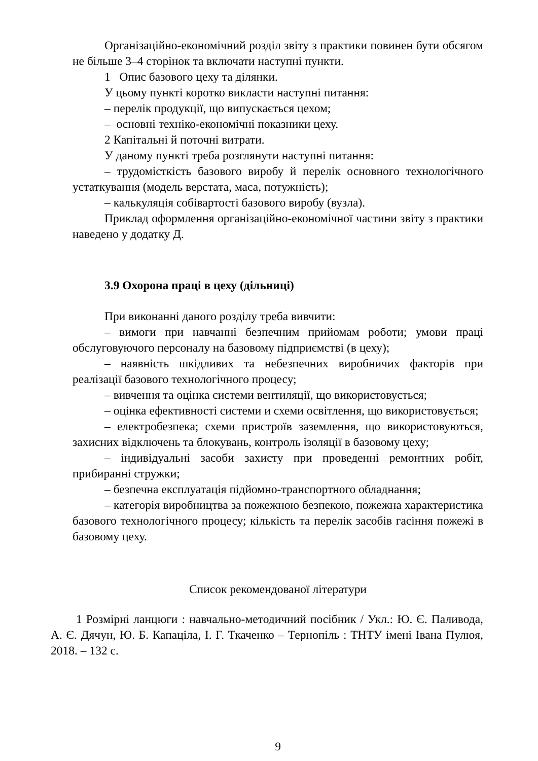Організаційно-економічний розділ звіту з практики повинен бути обсягом не більше 3–4 сторінок та включати наступні пункти.
1 Опис базового цеху та ділянки.
У цьому пункті коротко викласти наступні питання:
– перелік продукції, що випускається цехом;
– основні техніко-економічні показники цеху.
2 Капітальні й поточні витрати.
У даному пункті треба розглянути наступні питання:
– трудомісткість базового виробу й перелік основного технологічного устаткування (модель верстата, маса, потужність);
– калькуляція собівартості базового виробу (вузла).
Приклад оформлення організаційно-економічної частини звіту з практики наведено у додатку Д.
3.9 Охорона праці в цеху (дільниці)
При виконанні даного розділу треба вивчити:
– вимоги при навчанні безпечним прийомам роботи; умови праці обслуговуючого персоналу на базовому підприємстві (в цеху);
– наявність шкідливих та небезпечних виробничих факторів при реалізації базового технологічного процесу;
– вивчення та оцінка системи вентиляції, що використовується;
– оцінка ефективності системи и схеми освітлення, що використовується;
– електробезпека; схеми пристроїв заземлення, що використовуються, захисних відключень та блокувань, контроль ізоляції в базовому цеху;
– індивідуальні засоби захисту при проведенні ремонтних робіт, прибиранні стружки;
– безпечна експлуатація підйомно-транспортного обладнання;
– категорія виробництва за пожежною безпекою, пожежна характеристика базового технологічного процесу; кількість та перелік засобів гасіння пожежі в базовому цеху.
Список рекомендованої літератури
1 Розмірні ланцюги : навчально-методичний посібник / Укл.: Ю. Є. Паливода, А. Є. Дячун, Ю. Б. Капаціла, І. Г. Ткаченко – Тернопіль : ТНТУ імені Івана Пулюя, 2018. – 132 с.
9